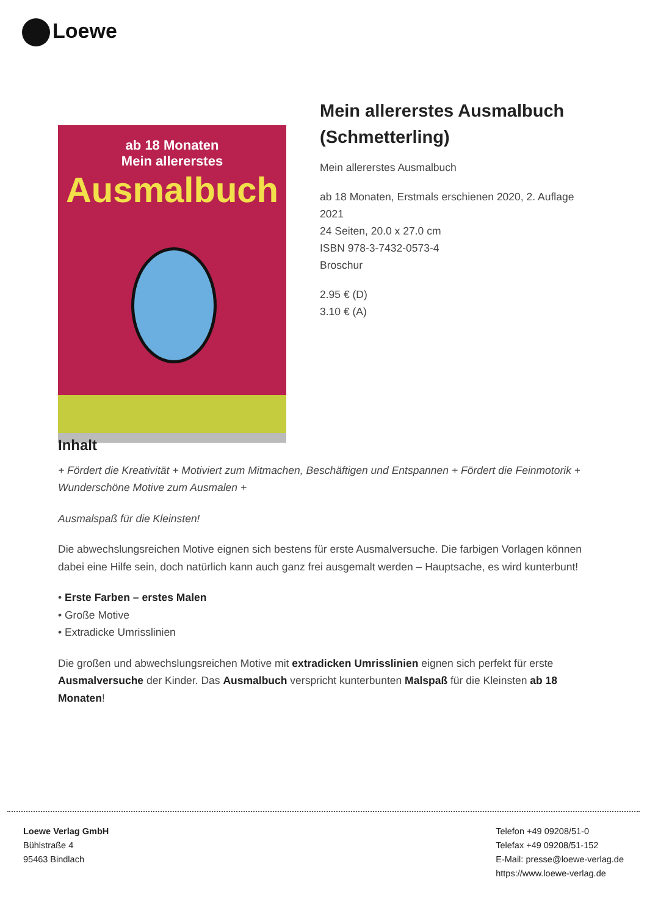Loewe
ab 18 Monaten
Mein allererstes
Ausmalbuch
Mein allererstes Ausmalbuch (Schmetterling)
Mein allererstes Ausmalbuch
ab 18 Monaten, Erstmals erschienen 2020, 2. Auflage 2021
24 Seiten, 20.0 x 27.0 cm
ISBN 978-3-7432-0573-4
Broschur
2.95 € (D)
3.10 € (A)
Inhalt
+ Fördert die Kreativität + Motiviert zum Mitmachen, Beschäftigen und Entspannen + Fördert die Feinmotorik + Wunderschöne Motive zum Ausmalen +
Ausmalspaß für die Kleinsten!
Die abwechslungsreichen Motive eignen sich bestens für erste Ausmalversuche. Die farbigen Vorlagen können dabei eine Hilfe sein, doch natürlich kann auch ganz frei ausgemalt werden – Hauptsache, es wird kunterbunt!
• Erste Farben – erstes Malen
• Große Motive
• Extradicke Umrisslinien
Die großen und abwechslungsreichen Motive mit extradicken Umrisslinien eignen sich perfekt für erste Ausmalversuche der Kinder. Das Ausmalbuch verspricht kunterbunten Malspaß für die Kleinsten ab 18 Monaten!
Loewe Verlag GmbH
Bühlstraße 4
95463 Bindlach
Telefon +49 09208/51-0
Telefax +49 09208/51-152
E-Mail: presse@loewe-verlag.de
https://www.loewe-verlag.de